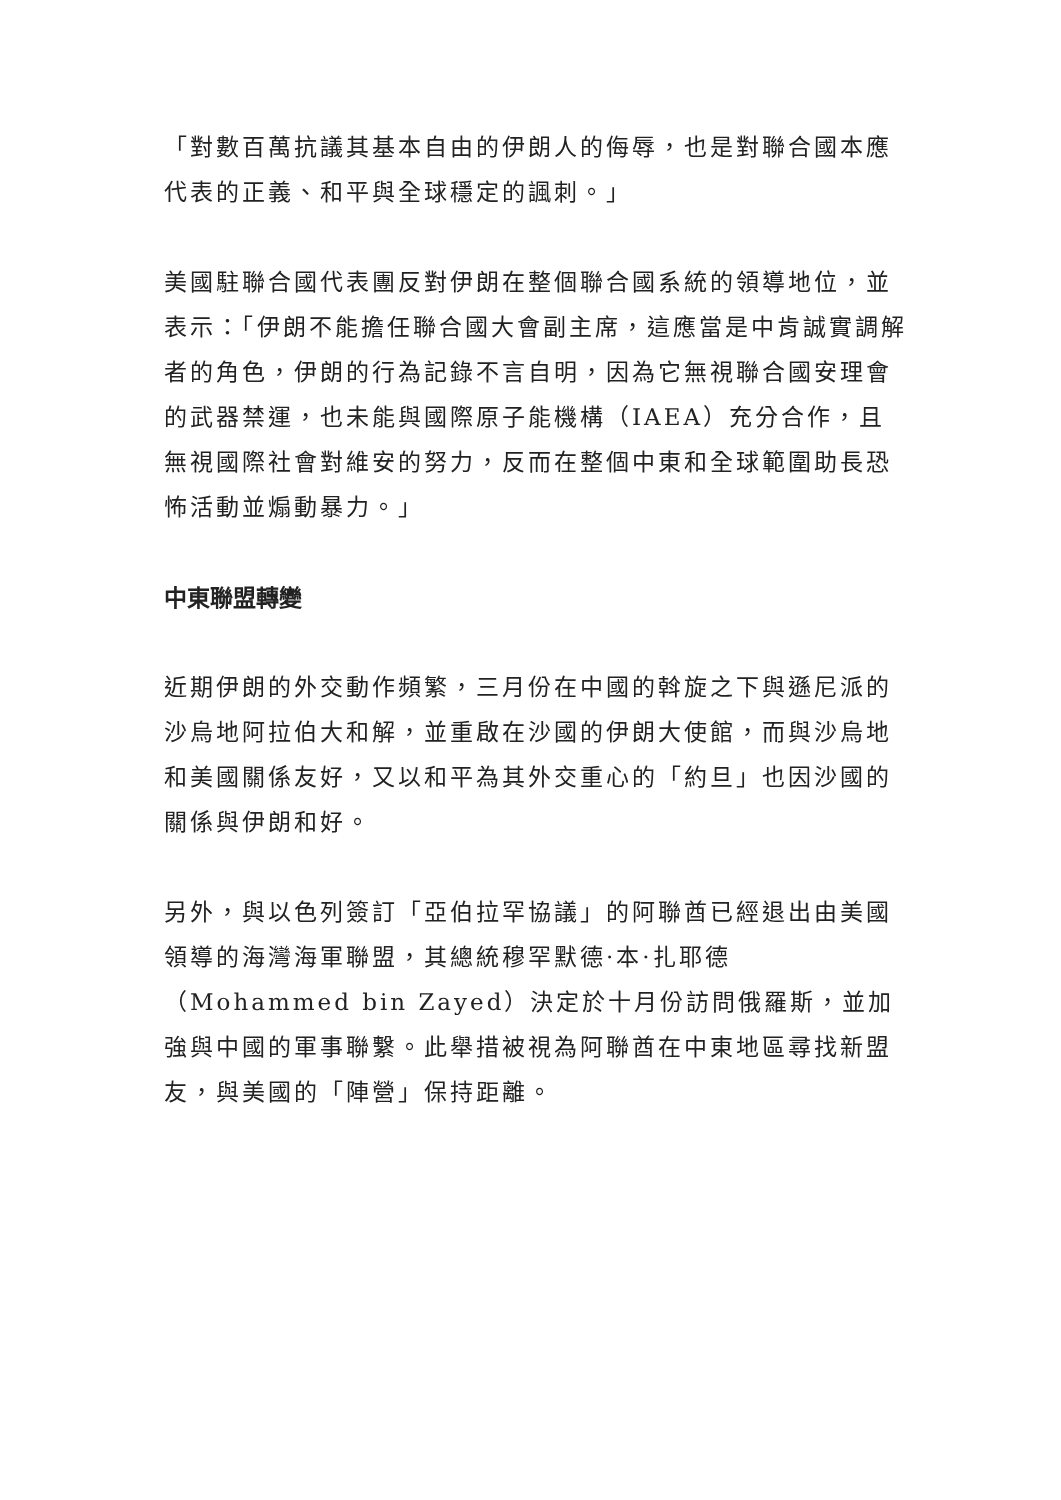「對數百萬抗議其基本自由的伊朗人的侮辱，也是對聯合國本應代表的正義、和平與全球穩定的諷刺。」
美國駐聯合國代表團反對伊朗在整個聯合國系統的領導地位，並表示：「伊朗不能擔任聯合國大會副主席，這應當是中肯誠實調解者的角色，伊朗的行為記錄不言自明，因為它無視聯合國安理會的武器禁運，也未能與國際原子能機構（IAEA）充分合作，且無視國際社會對維安的努力，反而在整個中東和全球範圍助長恐怖活動並煽動暴力。」
中東聯盟轉變
近期伊朗的外交動作頻繁，三月份在中國的斡旋之下與遜尼派的沙烏地阿拉伯大和解，並重啟在沙國的伊朗大使館，而與沙烏地和美國關係友好，又以和平為其外交重心的「約旦」也因沙國的關係與伊朗和好。
另外，與以色列簽訂「亞伯拉罕協議」的阿聯酋已經退出由美國領導的海灣海軍聯盟，其總統穆罕默德·本·扎耶德（Mohammed bin Zayed）決定於十月份訪問俄羅斯，並加強與中國的軍事聯繫。此舉措被視為阿聯酋在中東地區尋找新盟友，與美國的「陣營」保持距離。